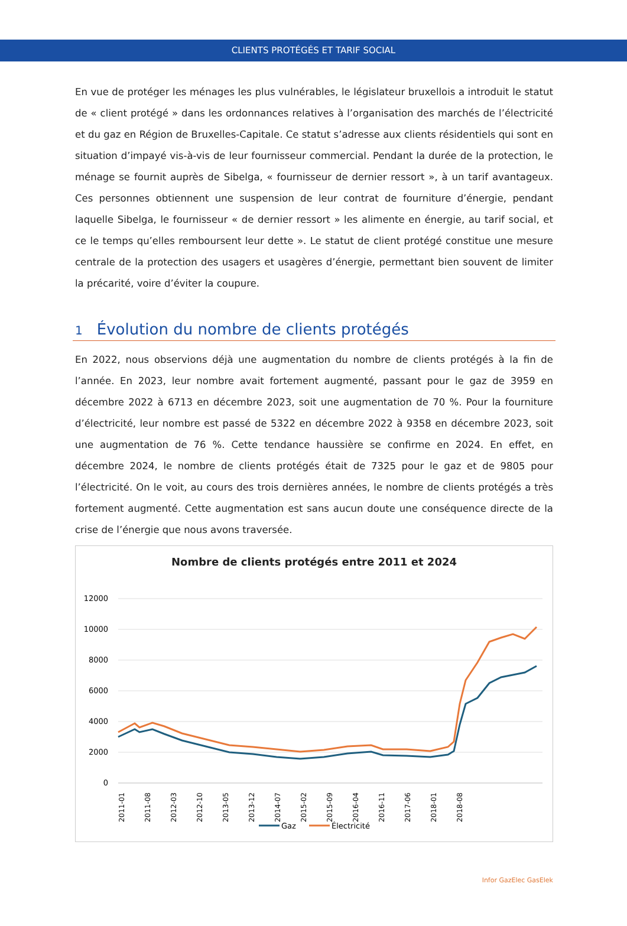CLIENTS PROTÉGÉS ET TARIF SOCIAL
En vue de protéger les ménages les plus vulnérables, le législateur bruxellois a introduit le statut de « client protégé » dans les ordonnances relatives à l’organisation des marchés de l’électricité et du gaz en Région de Bruxelles-Capitale. Ce statut s’adresse aux clients résidentiels qui sont en situation d’impayé vis-à-vis de leur fournisseur commercial. Pendant la durée de la protection, le ménage se fournit auprès de Sibelga, « fournisseur de dernier ressort », à un tarif avantageux. Ces personnes obtiennent une suspension de leur contrat de fourniture d’énergie, pendant laquelle Sibelga, le fournisseur « de dernier ressort » les alimente en énergie, au tarif social, et ce le temps qu’elles remboursent leur dette ». Le statut de client protégé constitue une mesure centrale de la protection des usagers et usagères d’énergie, permettant bien souvent de limiter la précarité, voire d’éviter la coupure.
1 Évolution du nombre de clients protégés
En 2022, nous observions déjà une augmentation du nombre de clients protégés à la fin de l’année. En 2023, leur nombre avait fortement augmenté, passant pour le gaz de 3959 en décembre 2022 à 6713 en décembre 2023, soit une augmentation de 70 %. Pour la fourniture d’électricité, leur nombre est passé de 5322 en décembre 2022 à 9358 en décembre 2023, soit une augmentation de 76 %. Cette tendance haussière se confirme en 2024. En effet, en décembre 2024, le nombre de clients protégés était de 7325 pour le gaz et de 9805 pour l’électricité. On le voit, au cours des trois dernières années, le nombre de clients protégés a très fortement augmenté. Cette augmentation est sans aucun doute une conséquence directe de la crise de l’énergie que nous avons traversée.
Nombre de clients protégés entre 2011 et 2024
12000
10000
8000
6000
4000
2000
0
2011-01
2011-08
2012-03
2012-10
2013-05
2013-12
2014-07
2015-02
2015-09
2016-04
2016-11
2017-06
2018-01
2018-08
Gaz
Électricité
Infor GazElec GasElek